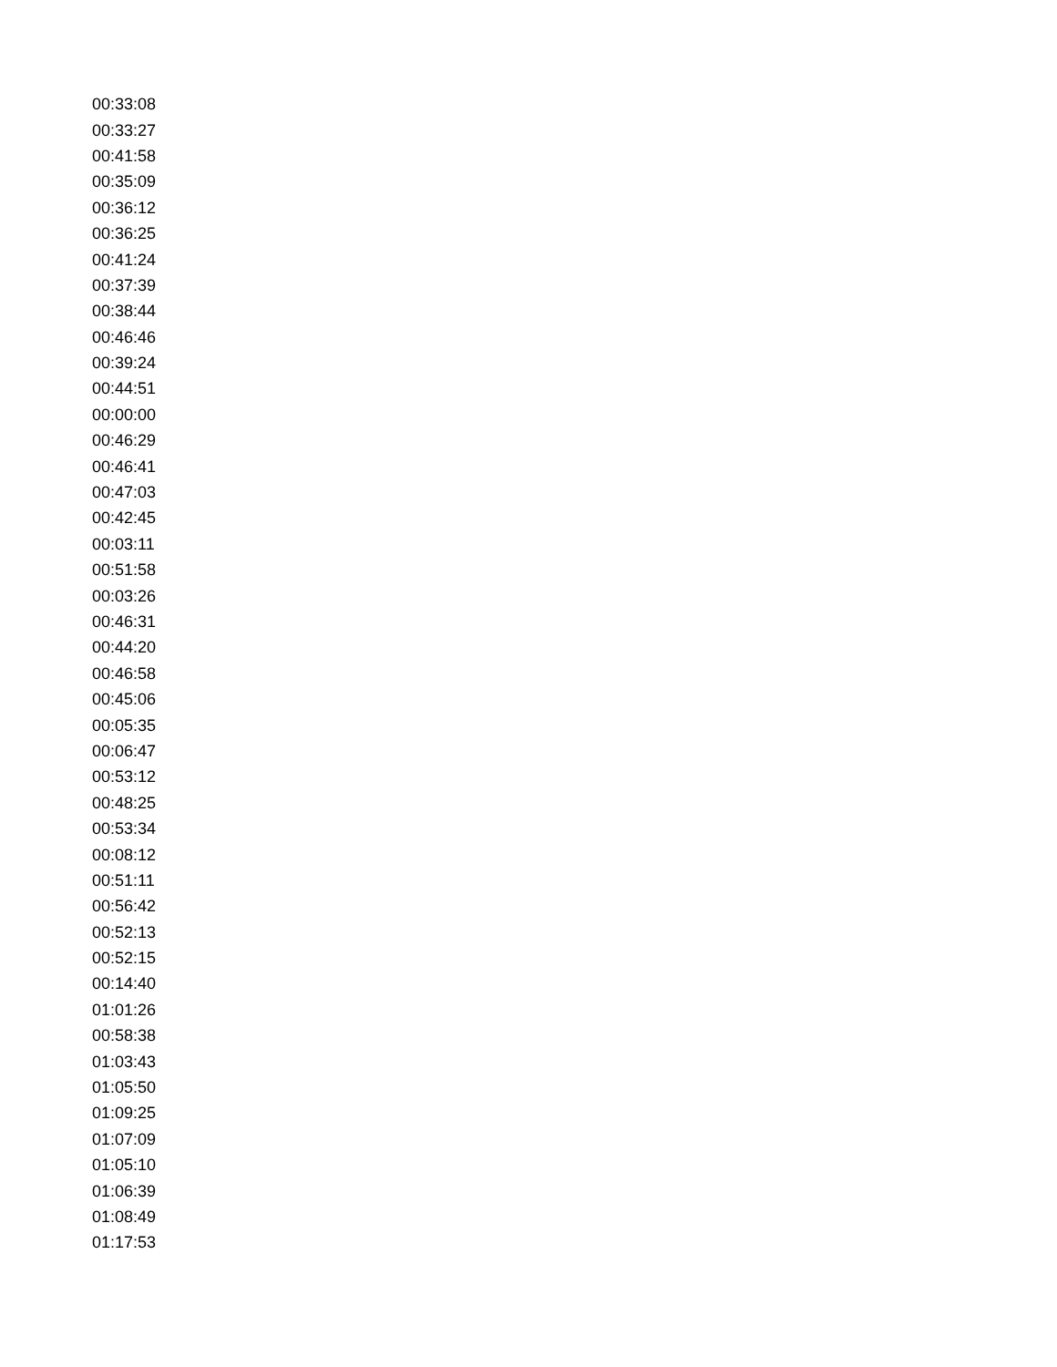| 00:33:08 |
| 00:33:27 |
| 00:41:58 |
| 00:35:09 |
| 00:36:12 |
| 00:36:25 |
| 00:41:24 |
| 00:37:39 |
| 00:38:44 |
| 00:46:46 |
| 00:39:24 |
| 00:44:51 |
| 00:00:00 |
| 00:46:29 |
| 00:46:41 |
| 00:47:03 |
| 00:42:45 |
| 00:03:11 |
| 00:51:58 |
| 00:03:26 |
| 00:46:31 |
| 00:44:20 |
| 00:46:58 |
| 00:45:06 |
| 00:05:35 |
| 00:06:47 |
| 00:53:12 |
| 00:48:25 |
| 00:53:34 |
| 00:08:12 |
| 00:51:11 |
| 00:56:42 |
| 00:52:13 |
| 00:52:15 |
| 00:14:40 |
| 01:01:26 |
| 00:58:38 |
| 01:03:43 |
| 01:05:50 |
| 01:09:25 |
| 01:07:09 |
| 01:05:10 |
| 01:06:39 |
| 01:08:49 |
| 01:17:53 |